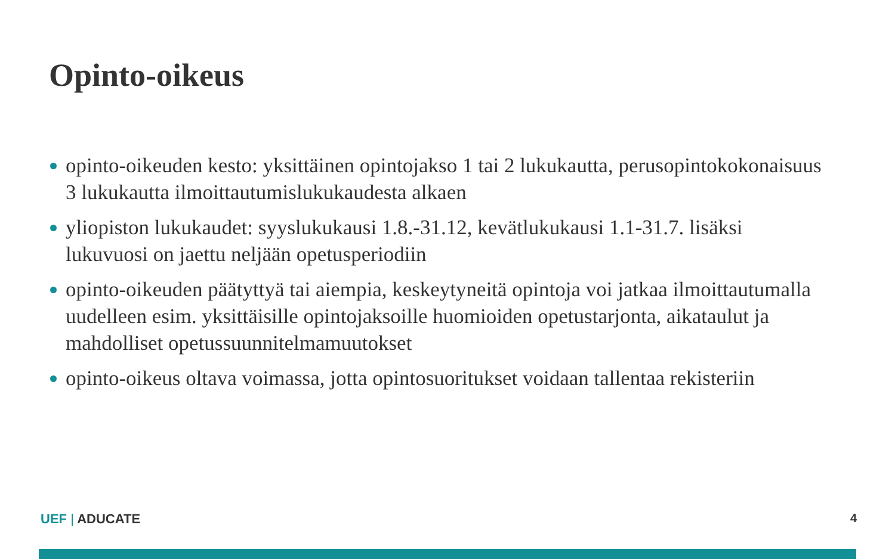Opinto-oikeus
opinto-oikeuden kesto: yksittäinen opintojakso 1 tai 2 lukukautta, perusopintokokonaisuus 3 lukukautta ilmoittautumislukukaudesta alkaen
yliopiston lukukaudet: syyslukukausi 1.8.-31.12, kevätlukukausi 1.1-31.7. lisäksi lukuvuosi on jaettu neljään opetusperiodiin
opinto-oikeuden päätyttyä tai aiempia, keskeytyneitä opintoja voi jatkaa ilmoittautumalla uudelleen esim. yksittäisille opintojaksoille huomioiden opetustarjonta, aikataulut ja mahdolliset opetussuunnitelmamuutokset
opinto-oikeus oltava voimassa, jotta opintosuoritukset voidaan tallentaa rekisteriin
UEF | ADUCATE 4